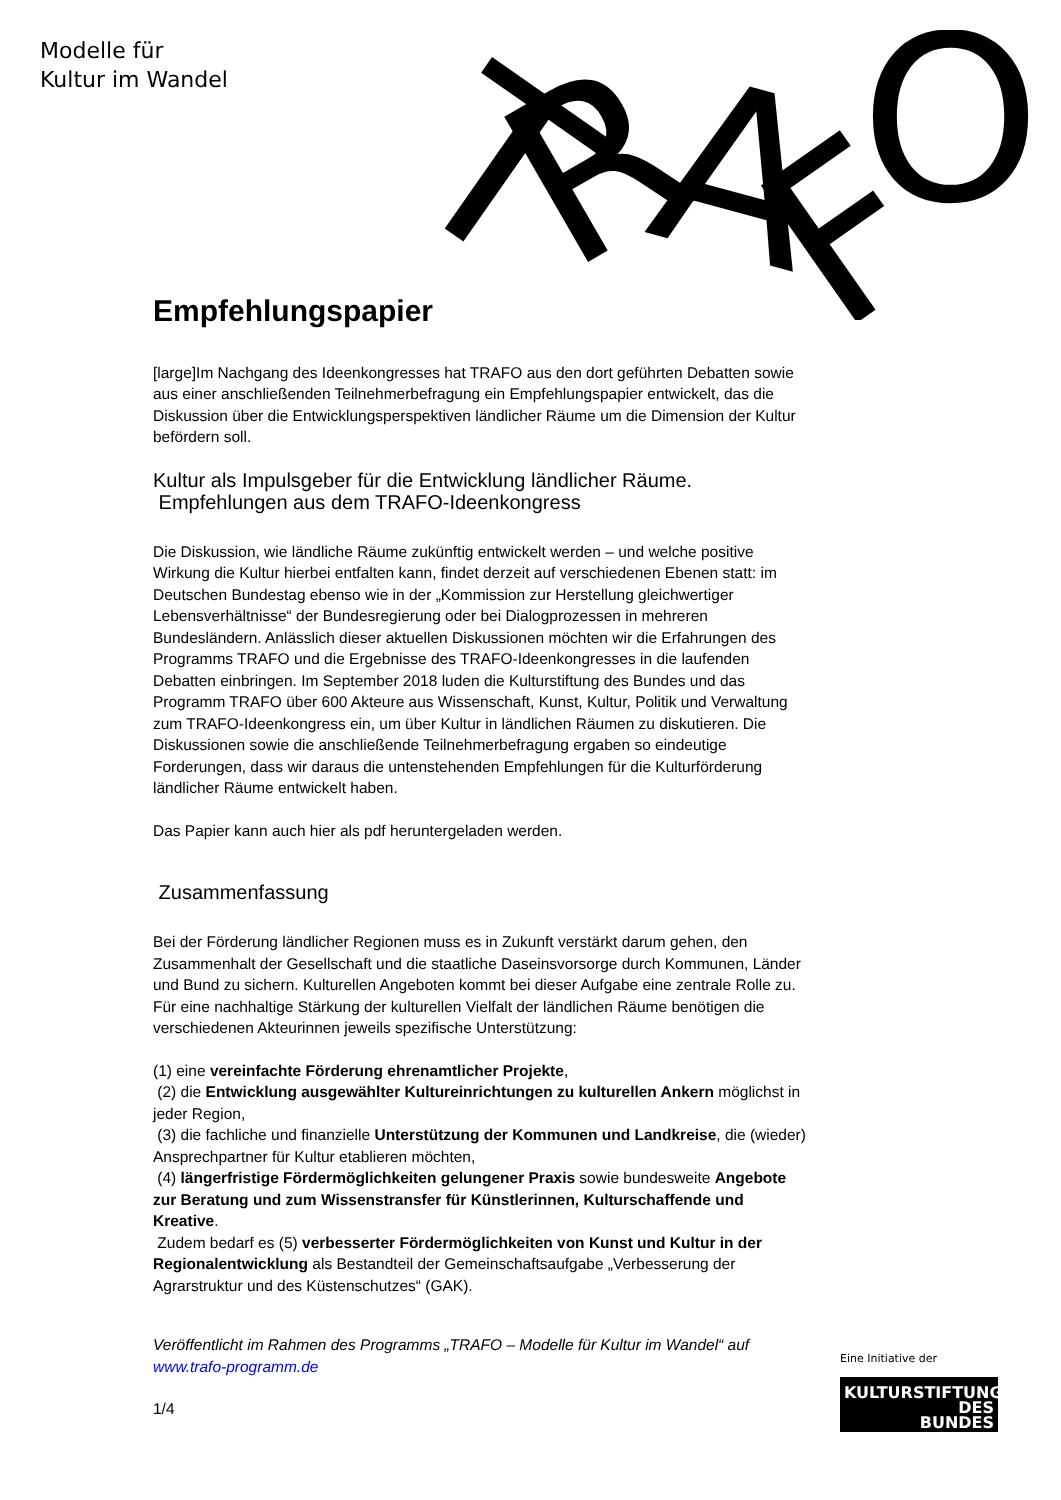Modelle für
Kultur im Wandel
T
R
A
F
O
Empfehlungspapier
[large]Im Nachgang des Ideenkongresses hat TRAFO aus den dort geführten Debatten sowie aus einer anschließenden Teilnehmerbefragung ein Empfehlungspapier entwickelt, das die Diskussion über die Entwicklungsperspektiven ländlicher Räume um die Dimension der Kultur befördern soll.
Kultur als Impulsgeber für die Entwicklung ländlicher Räume.
Empfehlungen aus dem TRAFO-Ideenkongress
Die Diskussion, wie ländliche Räume zukünftig entwickelt werden – und welche positive Wirkung die Kultur hierbei entfalten kann, findet derzeit auf verschiedenen Ebenen statt: im Deutschen Bundestag ebenso wie in der „Kommission zur Herstellung gleichwertiger Lebensverhältnisse“ der Bundesregierung oder bei Dialogprozessen in mehreren Bundesländern. Anlässlich dieser aktuellen Diskussionen möchten wir die Erfahrungen des Programms TRAFO und die Ergebnisse des TRAFO-Ideenkongresses in die laufenden Debatten einbringen. Im September 2018 luden die Kulturstiftung des Bundes und das Programm TRAFO über 600 Akteure aus Wissenschaft, Kunst, Kultur, Politik und Verwaltung zum TRAFO-Ideenkongress ein, um über Kultur in ländlichen Räumen zu diskutieren. Die Diskussionen sowie die anschließende Teilnehmerbefragung ergaben so eindeutige Forderungen, dass wir daraus die untenstehenden Empfehlungen für die Kulturförderung ländlicher Räume entwickelt haben.
Das Papier kann auch hier als pdf heruntergeladen werden.
Zusammenfassung
Bei der Förderung ländlicher Regionen muss es in Zukunft verstärkt darum gehen, den Zusammenhalt der Gesellschaft und die staatliche Daseinsvorsorge durch Kommunen, Länder und Bund zu sichern. Kulturellen Angeboten kommt bei dieser Aufgabe eine zentrale Rolle zu. Für eine nachhaltige Stärkung der kulturellen Vielfalt der ländlichen Räume benötigen die verschiedenen Akteurinnen jeweils spezifische Unterstützung:
(1) eine vereinfachte Förderung ehrenamtlicher Projekte,
(2) die Entwicklung ausgewählter Kultureinrichtungen zu kulturellen Ankern möglichst in jeder Region,
(3) die fachliche und finanzielle Unterstützung der Kommunen und Landkreise, die (wieder) Ansprechpartner für Kultur etablieren möchten,
(4) längerfristige Fördermöglichkeiten gelungener Praxis sowie bundesweite Angebote zur Beratung und zum Wissenstransfer für Künstlerinnen, Kulturschaffende und Kreative.
Zudem bedarf es (5) verbesserter Fördermöglichkeiten von Kunst und Kultur in der Regionalentwicklung als Bestandteil der Gemeinschaftsaufgabe „Verbesserung der Agrarstruktur und des Küstenschutzes“ (GAK).
Veröffentlicht im Rahmen des Programms „TRAFO – Modelle für Kultur im Wandel“ auf www.trafo-programm.de
1/4
Eine Initiative der
KULTURSTIFTUNG
DES
BUNDES